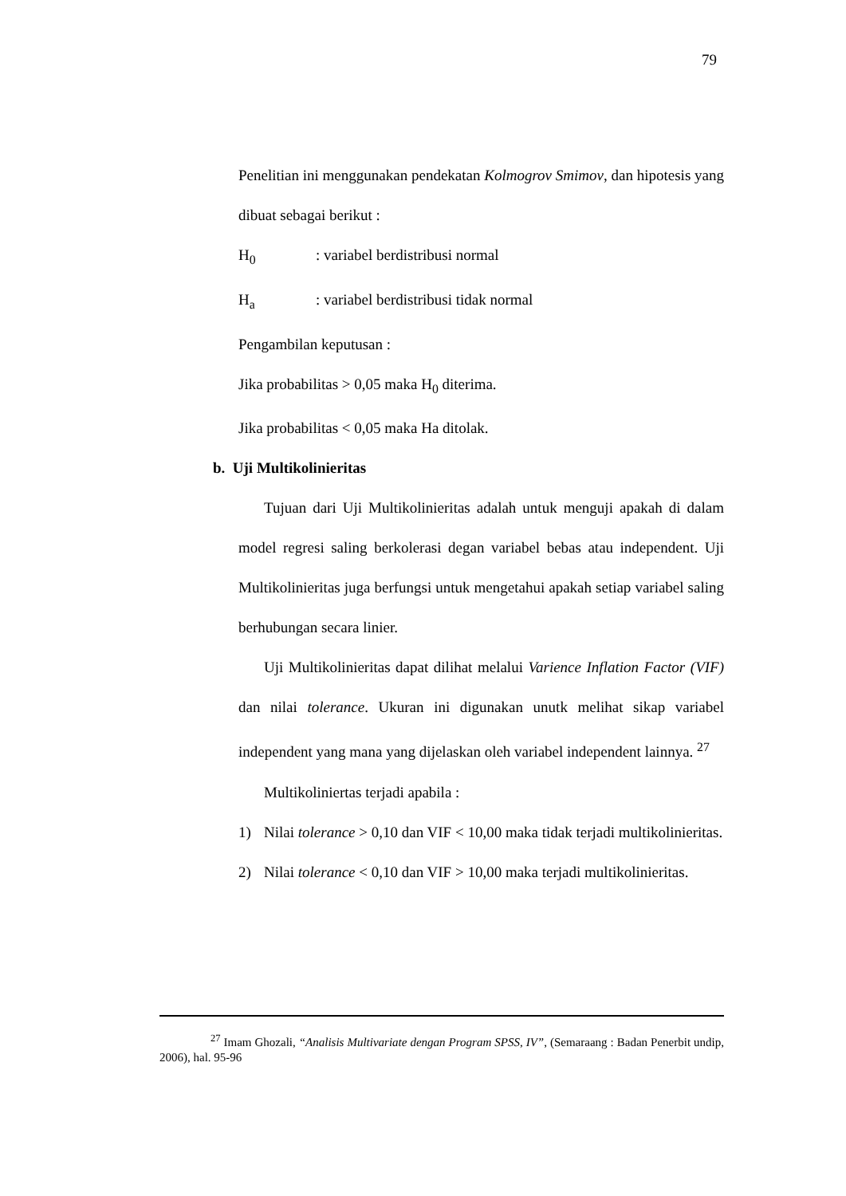79
Penelitian ini menggunakan pendekatan Kolmogrov Smimov, dan hipotesis yang dibuat sebagai berikut :
H<sub>0</sub>: variabel berdistribusi normal
H<sub>a</sub>: variabel berdistribusi tidak normal
Pengambilan keputusan :
Jika probabilitas > 0,05 maka H<sub>0</sub> diterima.
Jika probabilitas < 0,05 maka Ha ditolak.
b. Uji Multikolinieritas
Tujuan dari Uji Multikolinieritas adalah untuk menguji apakah di dalam model regresi saling berkolerasi degan variabel bebas atau independent. Uji Multikolinieritas juga berfungsi untuk mengetahui apakah setiap variabel saling berhubungan secara linier.
Uji Multikolinieritas dapat dilihat melalui Varience Inflation Factor (VIF) dan nilai tolerance. Ukuran ini digunakan unutk melihat sikap variabel independent yang mana yang dijelaskan oleh variabel independent lainnya. <sup>27</sup>
Multikoliniertas terjadi apabila :
1) Nilai tolerance > 0,10 dan VIF < 10,00 maka tidak terjadi multikolinieritas.
2) Nilai tolerance < 0,10 dan VIF > 10,00 maka terjadi multikolinieritas.
<sup>27</sup> Imam Ghozali, “Analisis Multivariate dengan Program SPSS, IV”, (Semaraang : Badan Penerbit undip, 2006), hal. 95-96